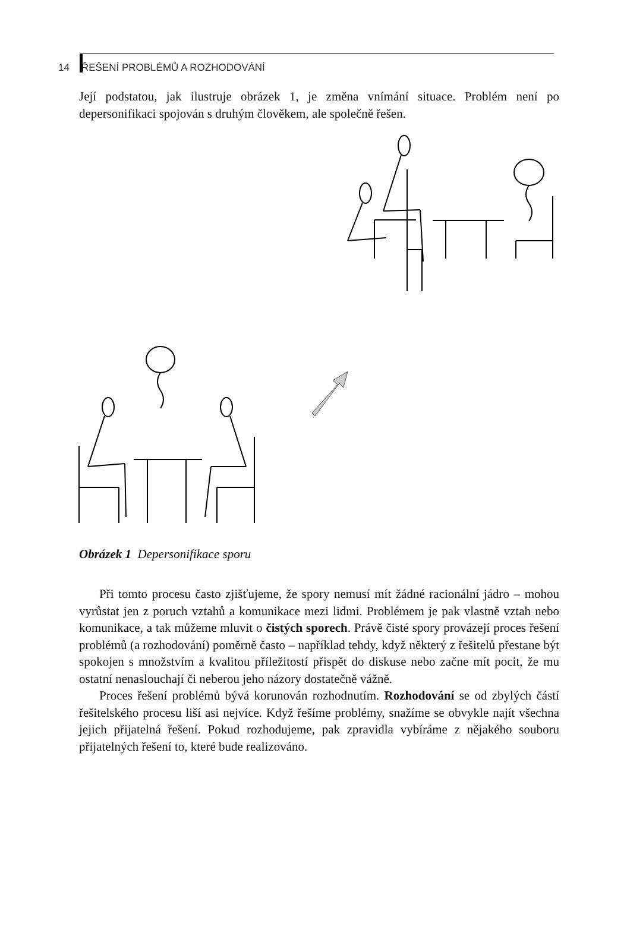14 ŘEŠENÍ PROBLÉMŮ A ROZHODOVÁNÍ
Její podstatou, jak ilustruje obrázek 1, je změna vnímání situace. Problém není po depersonifikaci spojován s druhým člověkem, ale společně řešen.
Obrázek 1 Depersonifikace sporu
Při tomto procesu často zjišťujeme, že spory nemusí mít žádné racionální jádro – mohou vyrůstat jen z poruch vztahů a komunikace mezi lidmi. Problémem je pak vlastně vztah nebo komunikace, a tak můžeme mluvit o čistých sporech. Právě čisté spory provázejí proces řešení problémů (a rozhodování) poměrně často – například tehdy, když některý z řešitelů přestane být spokojen s množstvím a kvalitou příležitostí přispět do diskuse nebo začne mít pocit, že mu ostatní nenaslouchají či neberou jeho názory dostatečně vážně.
Proces řešení problémů bývá korunován rozhodnutím. Rozhodování se od zbylých částí řešitelského procesu liší asi nejvíce. Když řešíme problémy, snažíme se obvykle najít všechna jejich přijatelná řešení. Pokud rozhodujeme, pak zpravidla vybíráme z nějakého souboru přijatelných řešení to, které bude realizováno.